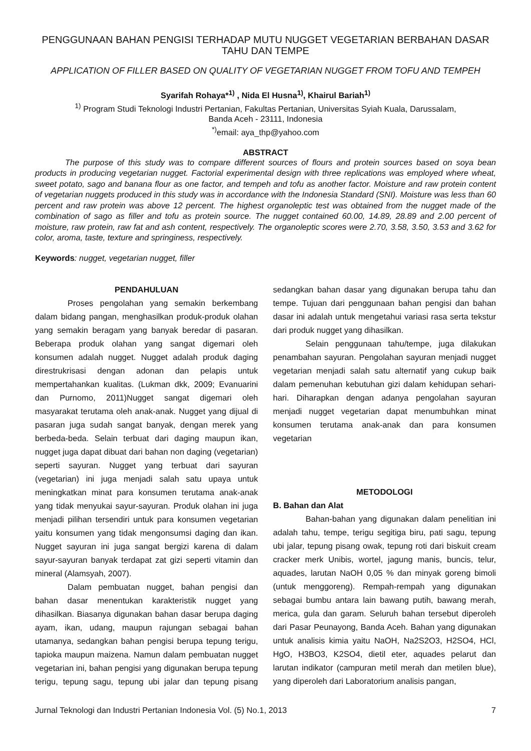PENGGUNAAN BAHAN PENGISI TERHADAP MUTU NUGGET VEGETARIAN BERBAHAN DASAR TAHU DAN TEMPE
APPLICATION OF FILLER BASED ON QUALITY OF VEGETARIAN NUGGET FROM TOFU AND TEMPEH
Syarifah Rohaya*<sup>1)</sup> , Nida El Husna<sup>1)</sup>, Khairul Bariah<sup>1)</sup>
<sup>1)</sup> Program Studi Teknologi Industri Pertanian, Fakultas Pertanian, Universitas Syiah Kuala, Darussalam,
Banda Aceh - 23111, Indonesia
<sup>*)</sup> email: aya_thp@yahoo.com
ABSTRACT
The purpose of this study was to compare different sources of flours and protein sources based on soya bean products in producing vegetarian nugget. Factorial experimental design with three replications was employed where wheat, sweet potato, sago and banana flour as one factor, and tempeh and tofu as another factor. Moisture and raw protein content of vegetarian nuggets produced in this study was in accordance with the Indonesia Standard (SNI). Moisture was less than 60 percent and raw protein was above 12 percent. The highest organoleptic test was obtained from the nugget made of the combination of sago as filler and tofu as protein source. The nugget contained 60.00, 14.89, 28.89 and 2.00 percent of moisture, raw protein, raw fat and ash content, respectively. The organoleptic scores were 2.70, 3.58, 3.50, 3.53 and 3.62 for color, aroma, taste, texture and springiness, respectively.
Keywords: nugget, vegetarian nugget, filler
PENDAHULUAN
Proses pengolahan yang semakin berkembang dalam bidang pangan, menghasilkan produk-produk olahan yang semakin beragam yang banyak beredar di pasaran. Beberapa produk olahan yang sangat digemari oleh konsumen adalah nugget. Nugget adalah produk daging direstrukrisasi dengan adonan dan pelapis untuk mempertahankan kualitas. (Lukman dkk, 2009; Evanuarini dan Purnomo, 2011)Nugget sangat digemari oleh masyarakat terutama oleh anak-anak. Nugget yang dijual di pasaran juga sudah sangat banyak, dengan merek yang berbeda-beda. Selain terbuat dari daging maupun ikan, nugget juga dapat dibuat dari bahan non daging (vegetarian) seperti sayuran. Nugget yang terbuat dari sayuran (vegetarian) ini juga menjadi salah satu upaya untuk meningkatkan minat para konsumen terutama anak-anak yang tidak menyukai sayur-sayuran. Produk olahan ini juga menjadi pilihan tersendiri untuk para konsumen vegetarian yaitu konsumen yang tidak mengonsumsi daging dan ikan. Nugget sayuran ini juga sangat bergizi karena di dalam sayur-sayuran banyak terdapat zat gizi seperti vitamin dan mineral (Alamsyah, 2007).
Dalam pembuatan nugget, bahan pengisi dan bahan dasar menentukan karakteristik nugget yang dihasilkan. Biasanya digunakan bahan dasar berupa daging ayam, ikan, udang, maupun rajungan sebagai bahan utamanya, sedangkan bahan pengisi berupa tepung terigu, tapioka maupun maizena. Namun dalam pembuatan nugget vegetarian ini, bahan pengisi yang digunakan berupa tepung terigu, tepung sagu, tepung ubi jalar dan tepung pisang sedangkan bahan dasar yang digunakan berupa tahu dan tempe. Tujuan dari penggunaan bahan pengisi dan bahan dasar ini adalah untuk mengetahui variasi rasa serta tekstur dari produk nugget yang dihasilkan.
Selain penggunaan tahu/tempe, juga dilakukan penambahan sayuran. Pengolahan sayuran menjadi nugget vegetarian menjadi salah satu alternatif yang cukup baik dalam pemenuhan kebutuhan gizi dalam kehidupan sehari-hari. Diharapkan dengan adanya pengolahan sayuran menjadi nugget vegetarian dapat menumbuhkan minat konsumen terutama anak-anak dan para konsumen vegetarian
METODOLOGI
B. Bahan dan Alat
Bahan-bahan yang digunakan dalam penelitian ini adalah tahu, tempe, terigu segitiga biru, pati sagu, tepung ubi jalar, tepung pisang owak, tepung roti dari biskuit cream cracker merk Unibis, wortel, jagung manis, buncis, telur, aquades, larutan NaOH 0,05 % dan minyak goreng bimoli (untuk menggoreng). Rempah-rempah yang digunakan sebagai bumbu antara lain bawang putih, bawang merah, merica, gula dan garam. Seluruh bahan tersebut diperoleh dari Pasar Peunayong, Banda Aceh. Bahan yang digunakan untuk analisis kimia yaitu NaOH, Na2S2O3, H2SO4, HCl, HgO, H3BO3, K2SO4, dietil eter, aquades pelarut dan larutan indikator (campuran metil merah dan metilen blue), yang diperoleh dari Laboratorium analisis pangan,
Jurnal Teknologi dan Industri Pertanian Indonesia Vol. (5) No.1, 2013 7